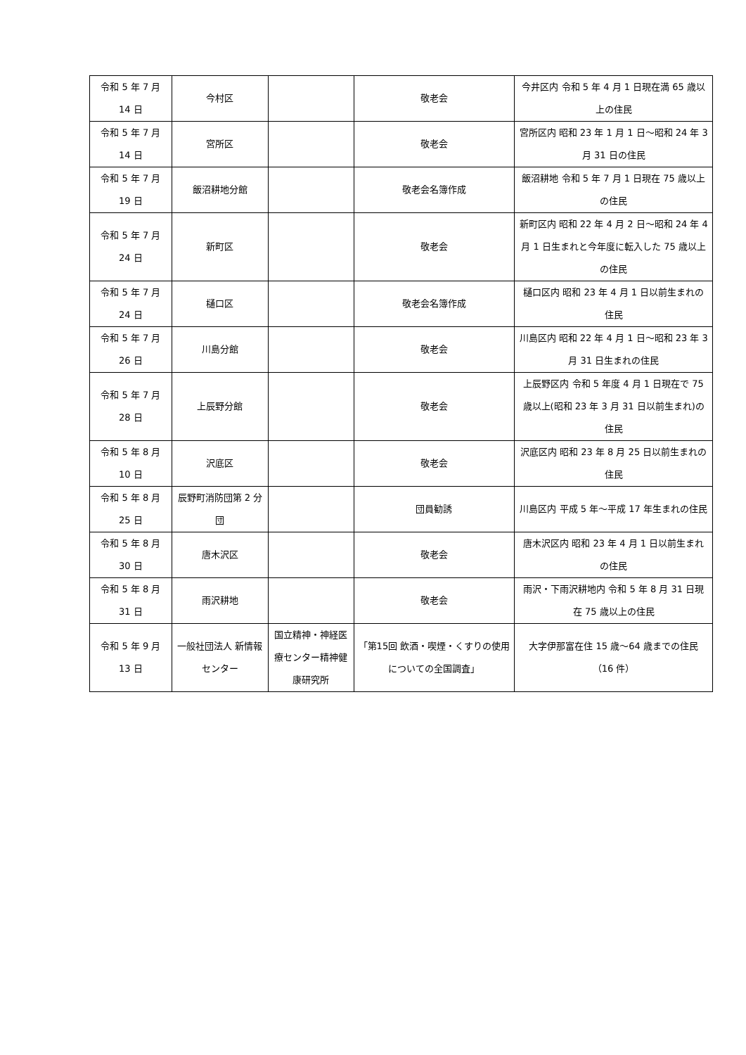| 令和 5 年 7 月 14 日 | 今村区 | | 敬老会 | 今井区内 令和 5 年 4 月 1 日現在満 65 歳以上の住民 |
| 令和 5 年 7 月 14 日 | 宮所区 | | 敬老会 | 宮所区内 昭和 23 年 1 月 1 日～昭和 24 年 3 月 31 日の住民 |
| 令和 5 年 7 月 19 日 | 飯沼耕地分館 | | 敬老会名簿作成 | 飯沼耕地 令和 5 年 7 月 1 日現在 75 歳以上の住民 |
| 令和 5 年 7 月 24 日 | 新町区 | | 敬老会 | 新町区内 昭和 22 年 4 月 2 日～昭和 24 年 4 月 1 日生まれと今年度に転入した 75 歳以上の住民 |
| 令和 5 年 7 月 24 日 | 樋口区 | | 敬老会名簿作成 | 樋口区内 昭和 23 年 4 月 1 日以前生まれの住民 |
| 令和 5 年 7 月 26 日 | 川島分館 | | 敬老会 | 川島区内 昭和 22 年 4 月 1 日～昭和 23 年 3 月 31 日生まれの住民 |
| 令和 5 年 7 月 28 日 | 上辰野分館 | | 敬老会 | 上辰野区内 令和 5 年度 4 月 1 日現在で 75 歳以上(昭和 23 年 3 月 31 日以前生まれ)の住民 |
| 令和 5 年 8 月 10 日 | 沢底区 | | 敬老会 | 沢底区内 昭和 23 年 8 月 25 日以前生まれの住民 |
| 令和 5 年 8 月 25 日 | 辰野町消防団第 2 分団 | | 団員勧誘 | 川島区内 平成 5 年～平成 17 年生まれの住民 |
| 令和 5 年 8 月 30 日 | 唐木沢区 | | 敬老会 | 唐木沢区内 昭和 23 年 4 月 1 日以前生まれの住民 |
| 令和 5 年 8 月 31 日 | 雨沢耕地 | | 敬老会 | 雨沢・下雨沢耕地内 令和 5 年 8 月 31 日現在 75 歳以上の住民 |
| 令和 5 年 9 月 13 日 | 一般社団法人 新情報センター | 国立精神・神経医療センター精神健康研究所 | 「第15回 飲酒・喫煙・くすりの使用についての全国調査」 | 大字伊那富在住 15 歳～64 歳までの住民（16 件） |